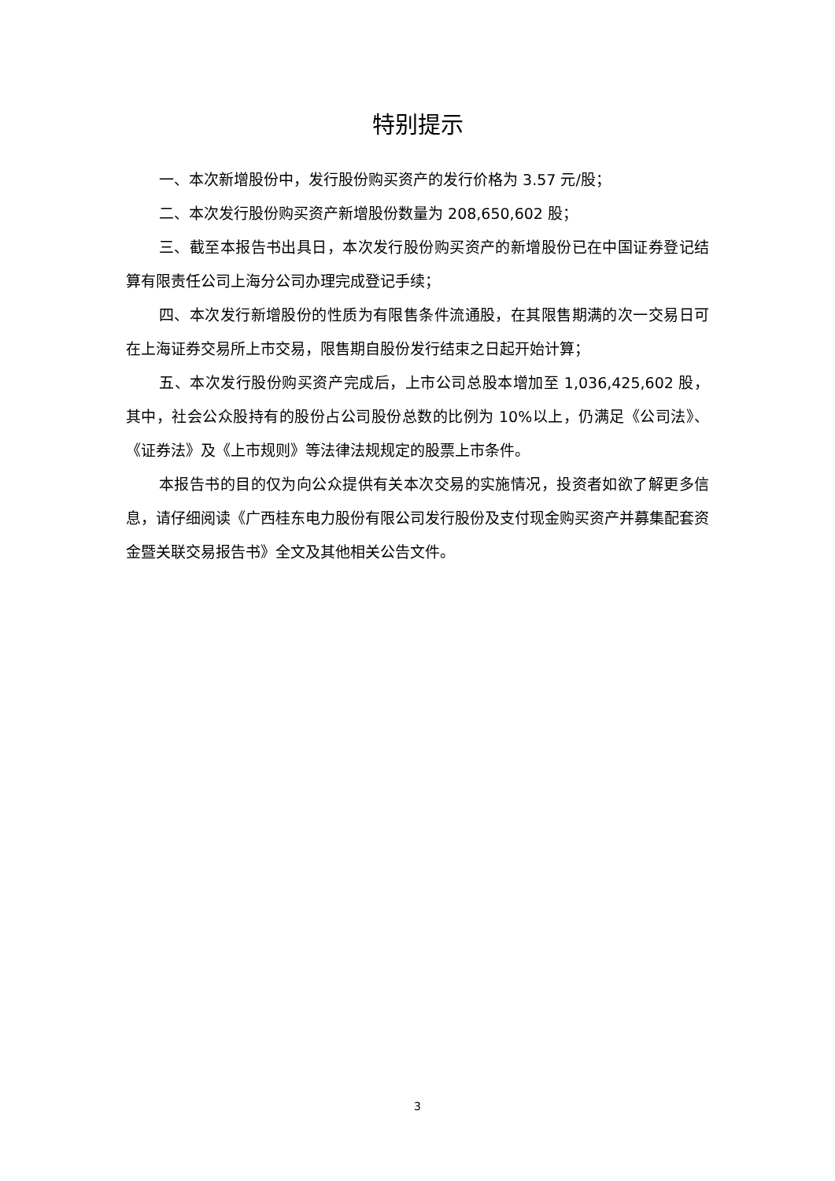特别提示
一、本次新增股份中，发行股份购买资产的发行价格为 3.57 元/股；
二、本次发行股份购买资产新增股份数量为 208,650,602 股；
三、截至本报告书出具日，本次发行股份购买资产的新增股份已在中国证券登记结算有限责任公司上海分公司办理完成登记手续；
四、本次发行新增股份的性质为有限售条件流通股，在其限售期满的次一交易日可在上海证券交易所上市交易，限售期自股份发行结束之日起开始计算；
五、本次发行股份购买资产完成后，上市公司总股本增加至 1,036,425,602 股，其中，社会公众股持有的股份占公司股份总数的比例为 10%以上，仍满足《公司法》、《证券法》及《上市规则》等法律法规规定的股票上市条件。
本报告书的目的仅为向公众提供有关本次交易的实施情况，投资者如欲了解更多信息，请仔细阅读《广西桂东电力股份有限公司发行股份及支付现金购买资产并募集配套资金暨关联交易报告书》全文及其他相关公告文件。
3